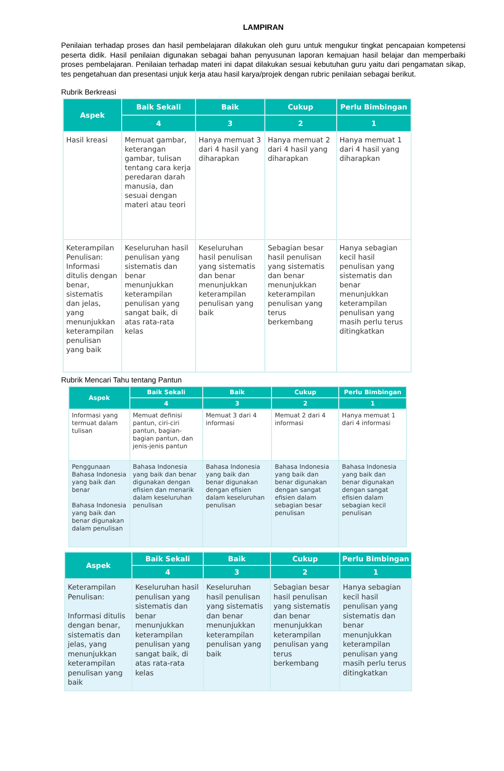LAMPIRAN
Penilaian terhadap proses dan hasil pembelajaran dilakukan oleh guru untuk mengukur tingkat pencapaian kompetensi peserta didik. Hasil penilaian digunakan sebagai bahan penyusunan laporan kemajuan hasil belajar dan memperbaiki proses pembelajaran. Penilaian terhadap materi ini dapat dilakukan sesuai kebutuhan guru yaitu dari pengamatan sikap, tes pengetahuan dan presentasi unjuk kerja atau hasil karya/projek dengan rubric penilaian sebagai berikut.
Rubrik Berkreasi
| Aspek | Baik Sekali | Baik | Cukup | Perlu Bimbingan |
| --- | --- | --- | --- | --- |
| | 4 | 3 | 2 | 1 |
| Hasil kreasi | Memuat gambar, keterangan gambar, tulisan tentang cara kerja peredaran darah manusia, dan sesuai dengan materi atau teori | Hanya memuat 3 dari 4 hasil yang diharapkan | Hanya memuat 2 dari 4 hasil yang diharapkan | Hanya memuat 1 dari 4 hasil yang diharapkan |
| Keterampilan Penulisan: Informasi ditulis dengan benar, sistematis dan jelas, yang menunjukkan keterampilan penulisan yang baik | Keseluruhan hasil penulisan yang sistematis dan benar menunjukkan keterampilan penulisan yang sangat baik, di atas rata-rata kelas | Keseluruhan hasil penulisan yang sistematis dan benar menunjukkan keterampilan penulisan yang baik | Sebagian besar hasil penulisan yang sistematis dan benar menunjukkan keterampilan penulisan yang terus berkembang | Hanya sebagian kecil hasil penulisan yang sistematis dan benar menunjukkan keterampilan penulisan yang masih perlu terus ditingkatkan |
Rubrik Mencari Tahu tentang Pantun
| Aspek | Baik Sekali | Baik | Cukup | Perlu Bimbingan |
| --- | --- | --- | --- | --- |
| | 4 | 3 | 2 | 1 |
| Informasi yang termuat dalam tulisan | Memuat definisi pantun, ciri-ciri pantun, bagian-bagian pantun, dan jenis-jenis pantun | Memuat 3 dari 4 informasi | Memuat 2 dari 4 informasi | Hanya memuat 1 dari 4 informasi |
| Penggunaan Bahasa Indonesia yang baik dan benar Bahasa Indonesia yang baik dan benar digunakan dalam penulisan | Bahasa Indonesia yang baik dan benar digunakan dengan efisien dan menarik dalam keseluruhan penulisan | Bahasa Indonesia yang baik dan benar digunakan dengan efisien dalam keseluruhan penulisan | Bahasa Indonesia yang baik dan benar digunakan dengan sangat efisien dalam sebagian besar penulisan | Bahasa Indonesia yang baik dan benar digunakan dengan sangat efisien dalam sebagian kecil penulisan |
| Aspek | Baik Sekali | Baik | Cukup | Perlu Bimbingan |
| --- | --- | --- | --- | --- |
| | 4 | 3 | 2 | 1 |
| Keterampilan Penulisan: Informasi ditulis dengan benar, sistematis dan jelas, yang menunjukkan keterampilan penulisan yang baik | Keseluruhan hasil penulisan yang sistematis dan benar menunjukkan keterampilan penulisan yang sangat baik, di atas rata-rata kelas | Keseluruhan hasil penulisan yang sistematis dan benar menunjukkan keterampilan penulisan yang baik | Sebagian besar hasil penulisan yang sistematis dan benar menunjukkan keterampilan penulisan yang terus berkembang | Hanya sebagian kecil hasil penulisan yang sistematis dan benar menunjukkan keterampilan penulisan yang masih perlu terus ditingkatkan |